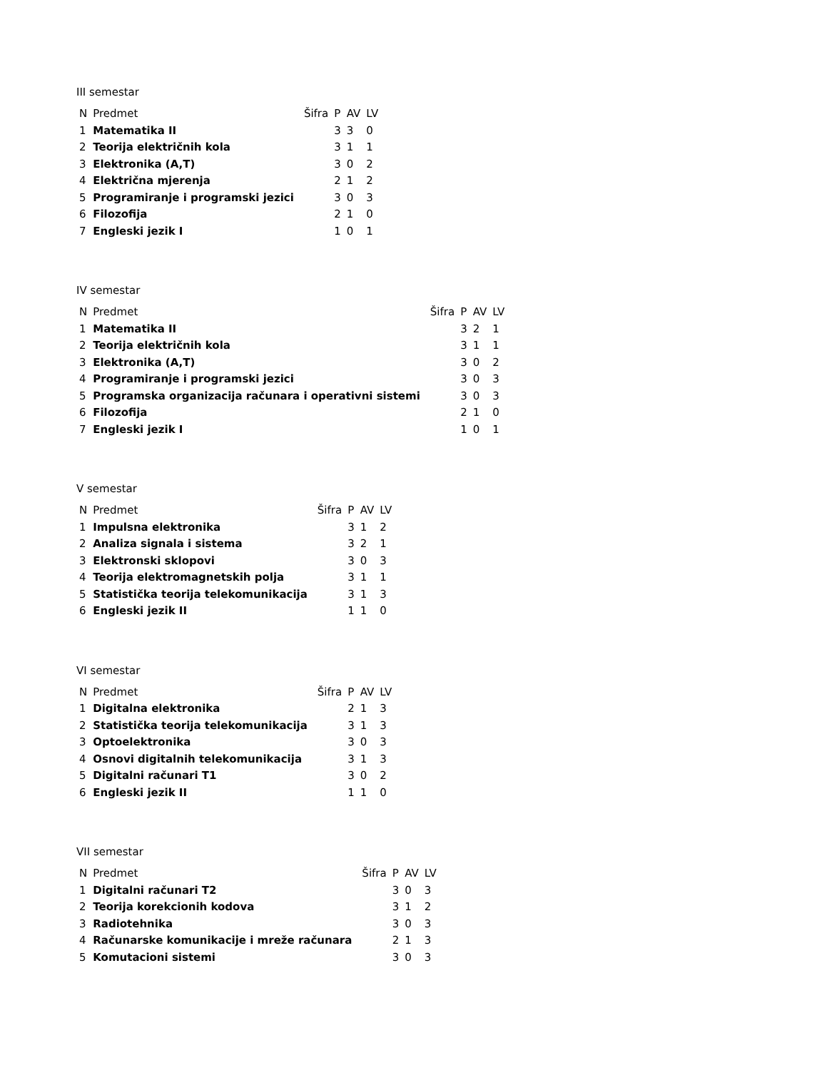III semestar
| N | Predmet | Šifra | P | AV | LV |
| --- | --- | --- | --- | --- | --- |
| 1 | Matematika II | | 3 | 3 | 0 |
| 2 | Teorija električnih kola | | 3 | 1 | 1 |
| 3 | Elektronika (A,T) | | 3 | 0 | 2 |
| 4 | Električna mjerenja | | 2 | 1 | 2 |
| 5 | Programiranje i programski jezici | | 3 | 0 | 3 |
| 6 | Filozofija | | 2 | 1 | 0 |
| 7 | Engleski jezik I | | 1 | 0 | 1 |
IV semestar
| N | Predmet | Šifra | P | AV | LV |
| --- | --- | --- | --- | --- | --- |
| 1 | Matematika II | | 3 | 2 | 1 |
| 2 | Teorija električnih kola | | 3 | 1 | 1 |
| 3 | Elektronika (A,T) | | 3 | 0 | 2 |
| 4 | Programiranje i programski jezici | | 3 | 0 | 3 |
| 5 | Programska organizacija računara i operativni sistemi | | 3 | 0 | 3 |
| 6 | Filozofija | | 2 | 1 | 0 |
| 7 | Engleski jezik I | | 1 | 0 | 1 |
V semestar
| N | Predmet | Šifra | P | AV | LV |
| --- | --- | --- | --- | --- | --- |
| 1 | Impulsna elektronika | | 3 | 1 | 2 |
| 2 | Analiza signala i sistema | | 3 | 2 | 1 |
| 3 | Elektronski sklopovi | | 3 | 0 | 3 |
| 4 | Teorija elektromagnetskih polja | | 3 | 1 | 1 |
| 5 | Statistička teorija telekomunikacija | | 3 | 1 | 3 |
| 6 | Engleski jezik II | | 1 | 1 | 0 |
VI semestar
| N | Predmet | Šifra | P | AV | LV |
| --- | --- | --- | --- | --- | --- |
| 1 | Digitalna elektronika | | 2 | 1 | 3 |
| 2 | Statistička teorija telekomunikacija | | 3 | 1 | 3 |
| 3 | Optoelektronika | | 3 | 0 | 3 |
| 4 | Osnovi digitalnih telekomunikacija | | 3 | 1 | 3 |
| 5 | Digitalni računari T1 | | 3 | 0 | 2 |
| 6 | Engleski jezik II | | 1 | 1 | 0 |
VII semestar
| N | Predmet | Šifra | P | AV | LV |
| --- | --- | --- | --- | --- | --- |
| 1 | Digitalni računari T2 | | 3 | 0 | 3 |
| 2 | Teorija korekcionih kodova | | 3 | 1 | 2 |
| 3 | Radiotehnika | | 3 | 0 | 3 |
| 4 | Računarske komunikacije i mreže računara | | 2 | 1 | 3 |
| 5 | Komutacioni sistemi | | 3 | 0 | 3 |